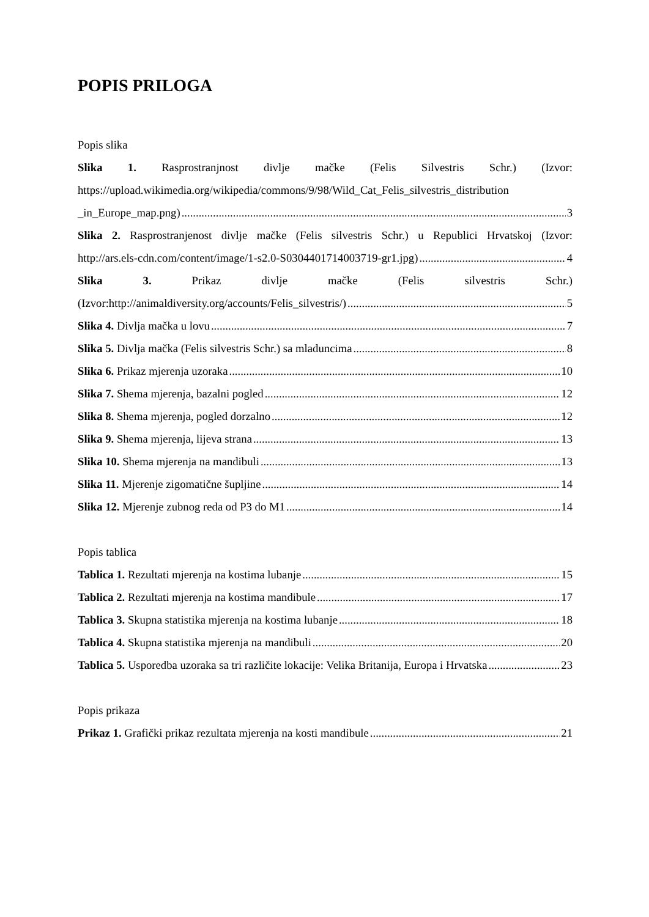POPIS PRILOGA
Popis slika
Slika 1. Rasprostranjnost divlje mačke (Felis Silvestris Schr.) (Izvor:
https://upload.wikimedia.org/wikipedia/commons/9/98/Wild_Cat_Felis_silvestris_distribution
_in_Europe_map.png) 3
Slika 2. Rasprostranjenost divlje mačke (Felis silvestris Schr.) u Republici Hrvatskoj (Izvor:
http://ars.els-cdn.com/content/image/1-s2.0-S0304401714003719-gr1.jpg) 4
Slika 3. Prikaz divlje mačke (Felis silvestris Schr.)
(Izvor:http://animaldiversity.org/accounts/Felis_silvestris/) 5
Slika 4. Divlja mačka u lovu 7
Slika 5. Divlja mačka (Felis silvestris Schr.) sa mladuncima 8
Slika 6. Prikaz mjerenja uzoraka 10
Slika 7. Shema mjerenja, bazalni pogled 12
Slika 8. Shema mjerenja, pogled dorzalno 12
Slika 9. Shema mjerenja, lijeva strana 13
Slika 10. Shema mjerenja na mandibuli 13
Slika 11. Mjerenje zigomatične šupljine 14
Slika 12. Mjerenje zubnog reda od P3 do M1 14
Popis tablica
Tablica 1. Rezultati mjerenja na kostima lubanje 15
Tablica 2. Rezultati mjerenja na kostima mandibule 17
Tablica 3. Skupna statistika mjerenja na kostima lubanje 18
Tablica 4. Skupna statistika mjerenja na mandibuli 20
Tablica 5. Usporedba uzoraka sa tri različite lokacije: Velika Britanija, Europa i Hrvatska 23
Popis prikaza
Prikaz 1. Grafički prikaz rezultata mjerenja na kosti mandibule 21